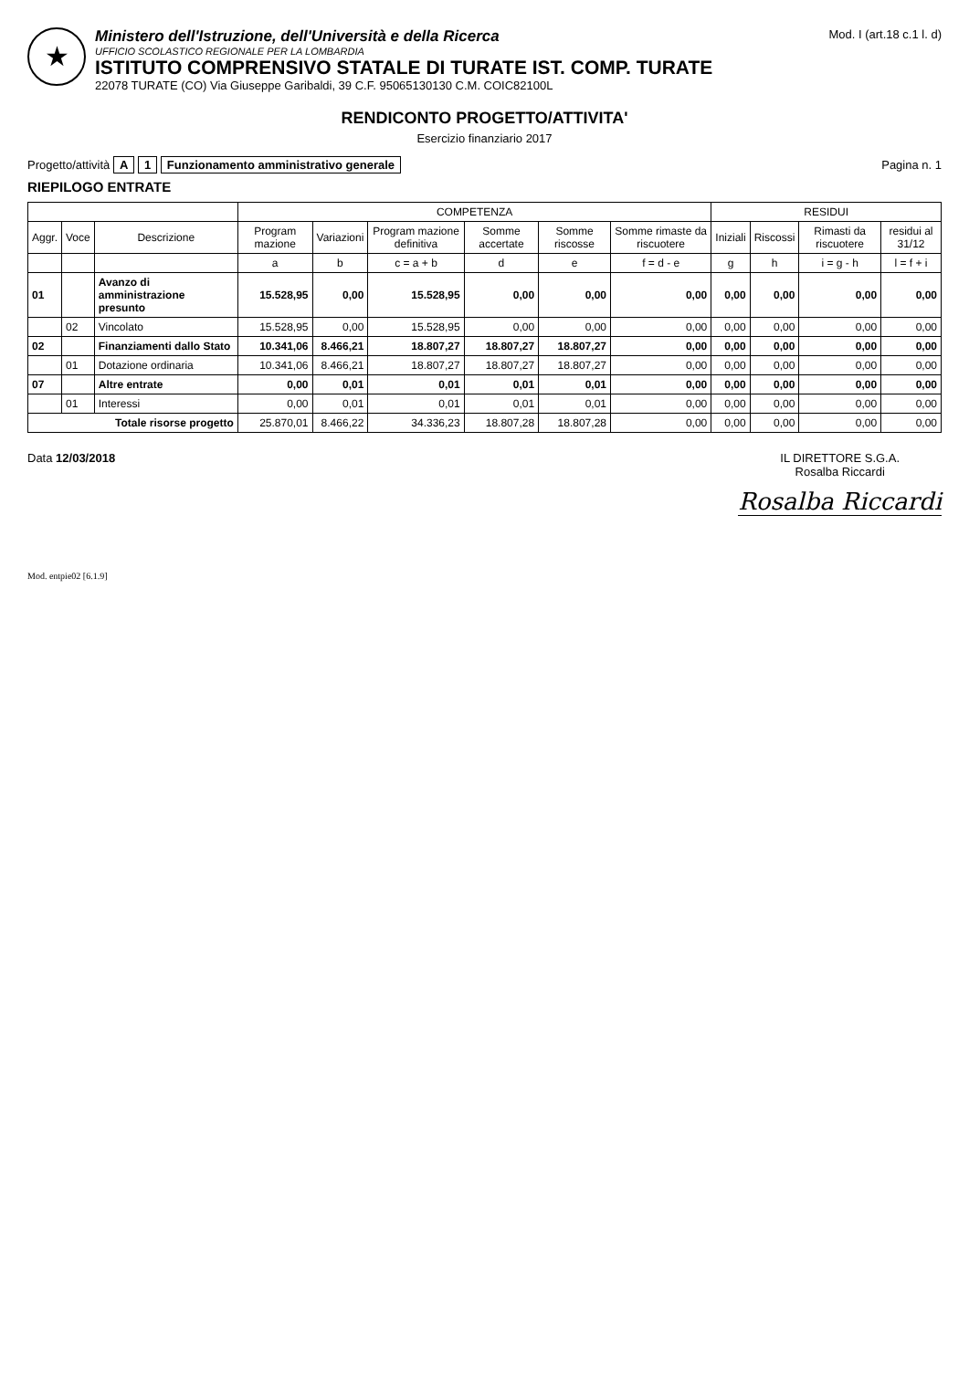★
Ministero dell'Istruzione, dell'Università e della Ricerca
UFFICIO SCOLASTICO REGIONALE PER LA LOMBARDIA
ISTITUTO COMPRENSIVO STATALE DI TURATE IST. COMP. TURATE
22078 TURATE (CO) Via Giuseppe Garibaldi, 39 C.F. 95065130130 C.M. COIC82100L
Mod. I (art.18 c.1 l. d)
RENDICONTO PROGETTO/ATTIVITA'
Esercizio finanziario 2017
Progetto/attività A 1 Funzionamento amministrativo generale
Pagina n. 1
RIEPILOGO ENTRATE
| | | | COMPETENZA | | | | | | RESIDUI | | | |
| --- | --- | --- | --- | --- | --- | --- | --- | --- | --- | --- | --- | --- |
| Aggr. | Voce | Descrizione | Program mazione | Variazioni | Program mazione definitiva | Somme accertate | Somme riscosse | Somme rimaste da riscuotere | Iniziali | Riscossi | Rimasti da riscuotere | residui al 31/12 |
| | | | a | b | c = a + b | d | e | f = d - e | g | h | i = g - h | l = f + i |
| 01 | | Avanzo di amministrazione presunto | 15.528,95 | 0,00 | 15.528,95 | 0,00 | 0,00 | 0,00 | 0,00 | 0,00 | 0,00 | 0,00 |
| | 02 | Vincolato | 15.528,95 | 0,00 | 15.528,95 | 0,00 | 0,00 | 0,00 | 0,00 | 0,00 | 0,00 | 0,00 |
| 02 | | Finanziamenti dallo Stato | 10.341,06 | 8.466,21 | 18.807,27 | 18.807,27 | 18.807,27 | 0,00 | 0,00 | 0,00 | 0,00 | 0,00 |
| | 01 | Dotazione ordinaria | 10.341,06 | 8.466,21 | 18.807,27 | 18.807,27 | 18.807,27 | 0,00 | 0,00 | 0,00 | 0,00 | 0,00 |
| 07 | | Altre entrate | 0,00 | 0,01 | 0,01 | 0,01 | 0,01 | 0,00 | 0,00 | 0,00 | 0,00 | 0,00 |
| | 01 | Interessi | 0,00 | 0,01 | 0,01 | 0,01 | 0,01 | 0,00 | 0,00 | 0,00 | 0,00 | 0,00 |
| Totale risorse progetto | | | 25.870,01 | 8.466,22 | 34.336,23 | 18.807,28 | 18.807,28 | 0,00 | 0,00 | 0,00 | 0,00 | 0,00 |
Data 12/03/2018 IL DIRETTORE S.G.A.
Rosalba Riccardi
Rosalba Riccardi
Mod. entpie02 [6.1.9]